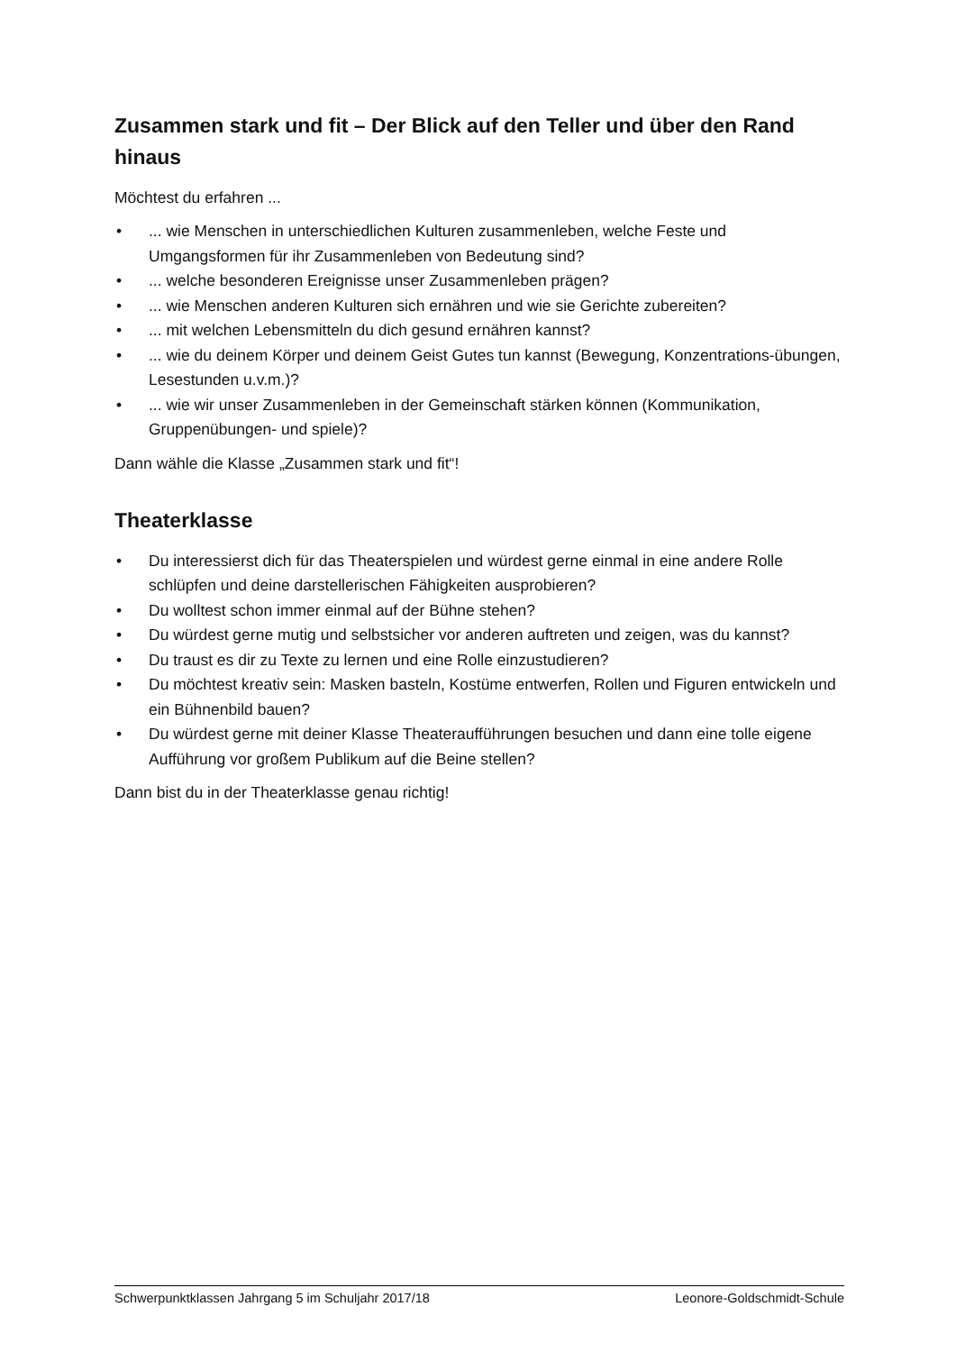Zusammen stark und fit – Der Blick auf den Teller und über den Rand hinaus
Möchtest du erfahren ...
•... wie Menschen in unterschiedlichen Kulturen zusammenleben, welche Feste und Umgangsformen für ihr Zusammenleben von Bedeutung sind?
•... welche besonderen Ereignisse unser Zusammenleben prägen?
•... wie Menschen anderen Kulturen sich ernähren und wie sie Gerichte zubereiten?
•... mit welchen Lebensmitteln du dich gesund ernähren kannst?
•... wie du deinem Körper und deinem Geist Gutes tun kannst (Bewegung, Konzentrations-übungen, Lesestunden u.v.m.)?
•... wie wir unser Zusammenleben in der Gemeinschaft stärken können (Kommunikation, Gruppenübungen- und spiele)?
Dann wähle die Klasse „Zusammen stark und fit“!
Theaterklasse
• Du interessierst dich für das Theaterspielen und würdest gerne einmal in eine andere Rolle schlüpfen und deine darstellerischen Fähigkeiten ausprobieren?
• Du wolltest schon immer einmal auf der Bühne stehen?
• Du würdest gerne mutig und selbstsicher vor anderen auftreten und zeigen, was du kannst?
• Du traust es dir zu Texte zu lernen und eine Rolle einzustudieren?
• Du möchtest kreativ sein: Masken basteln, Kostüme entwerfen, Rollen und Figuren entwickeln und ein Bühnenbild bauen?
• Du würdest gerne mit deiner Klasse Theateraufführungen besuchen und dann eine tolle eigene Aufführung vor großem Publikum auf die Beine stellen?
Dann bist du in der Theaterklasse genau richtig!
Schwerpunktklassen Jahrgang 5 im Schuljahr 2017/18 Leonore-Goldschmidt-Schule